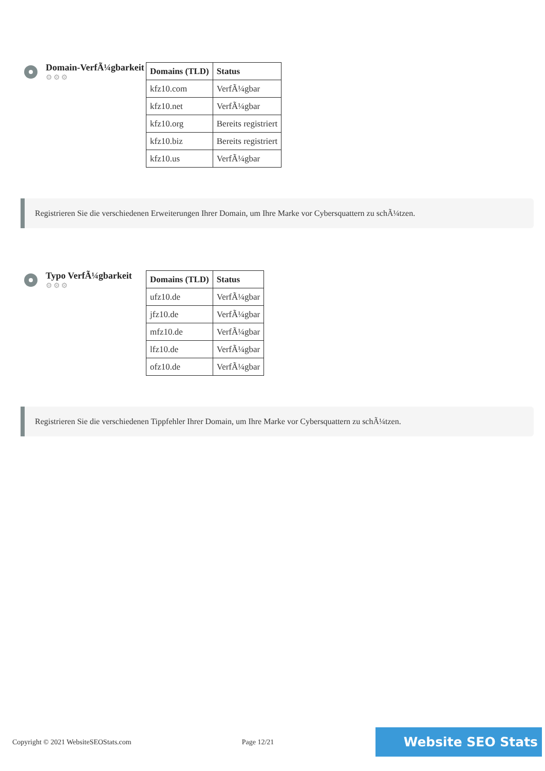Domain-VerfÃ¼gbarkeit
⚙⚙⚙
| Domains (TLD) | Status |
| --- | --- |
| kfz10.com | VerfÃ¼gbar |
| kfz10.net | VerfÃ¼gbar |
| kfz10.org | Bereits registriert |
| kfz10.biz | Bereits registriert |
| kfz10.us | VerfÃ¼gbar |
Registrieren Sie die verschiedenen Erweiterungen Ihrer Domain, um Ihre Marke vor Cybersquattern zu schÃ¼tzen.
Typo VerfÃ¼gbarkeit
⚙⚙⚙
| Domains (TLD) | Status |
| --- | --- |
| ufz10.de | VerfÃ¼gbar |
| jfz10.de | VerfÃ¼gbar |
| mfz10.de | VerfÃ¼gbar |
| lfz10.de | VerfÃ¼gbar |
| ofz10.de | VerfÃ¼gbar |
Registrieren Sie die verschiedenen Tippfehler Ihrer Domain, um Ihre Marke vor Cybersquattern zu schÃ¼tzen.
Copyright © 2021 WebsiteSEOStats.com Page 12/21 Website SEO Stats